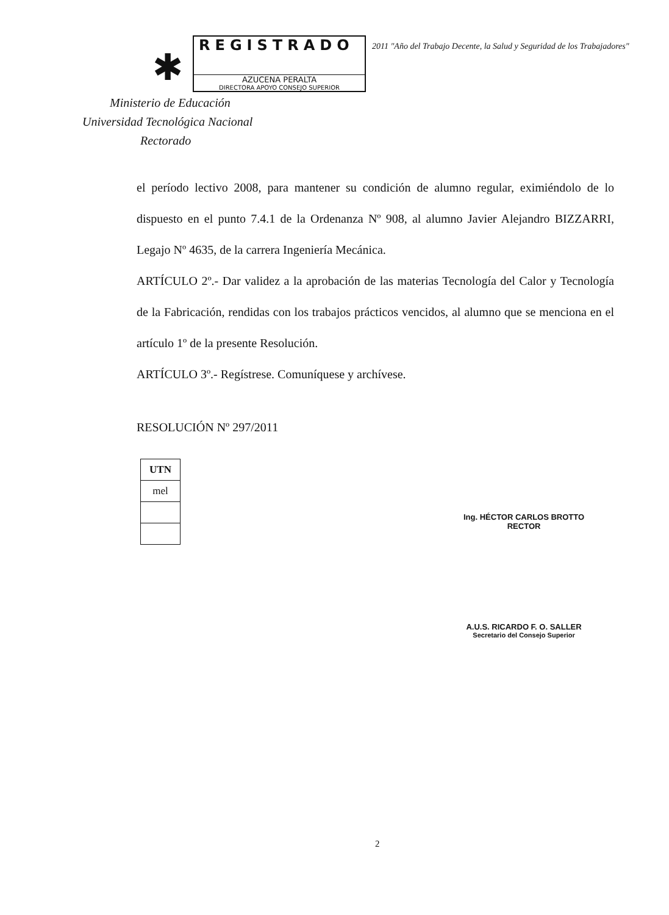✱
REGISTRADO
AZUCENA PERALTA
DIRECTORA APOYO CONSEJO SUPERIOR
2011 "Año del Trabajo Decente, la Salud y Seguridad de los Trabajadores"
Ministerio de Educación
Universidad Tecnológica Nacional
Rectorado
el período lectivo 2008, para mantener su condición de alumno regular, eximiéndolo de lo dispuesto en el punto 7.4.1 de la Ordenanza Nº 908, al alumno Javier Alejandro BIZZARRI, Legajo Nº 4635, de la carrera Ingeniería Mecánica.
ARTÍCULO 2º.- Dar validez a la aprobación de las materias Tecnología del Calor y Tecnología de la Fabricación, rendidas con los trabajos prácticos vencidos, al alumno que se menciona en el artículo 1º de la presente Resolución.
ARTÍCULO 3º.- Regístrese. Comuníquese y archívese.
RESOLUCIÓN Nº 297/2011
| UTN |
| mel |
Ing. HÉCTOR CARLOS BROTTO
RECTOR
A.U.S. RICARDO F. O. SALLER
Secretario del Consejo Superior
2